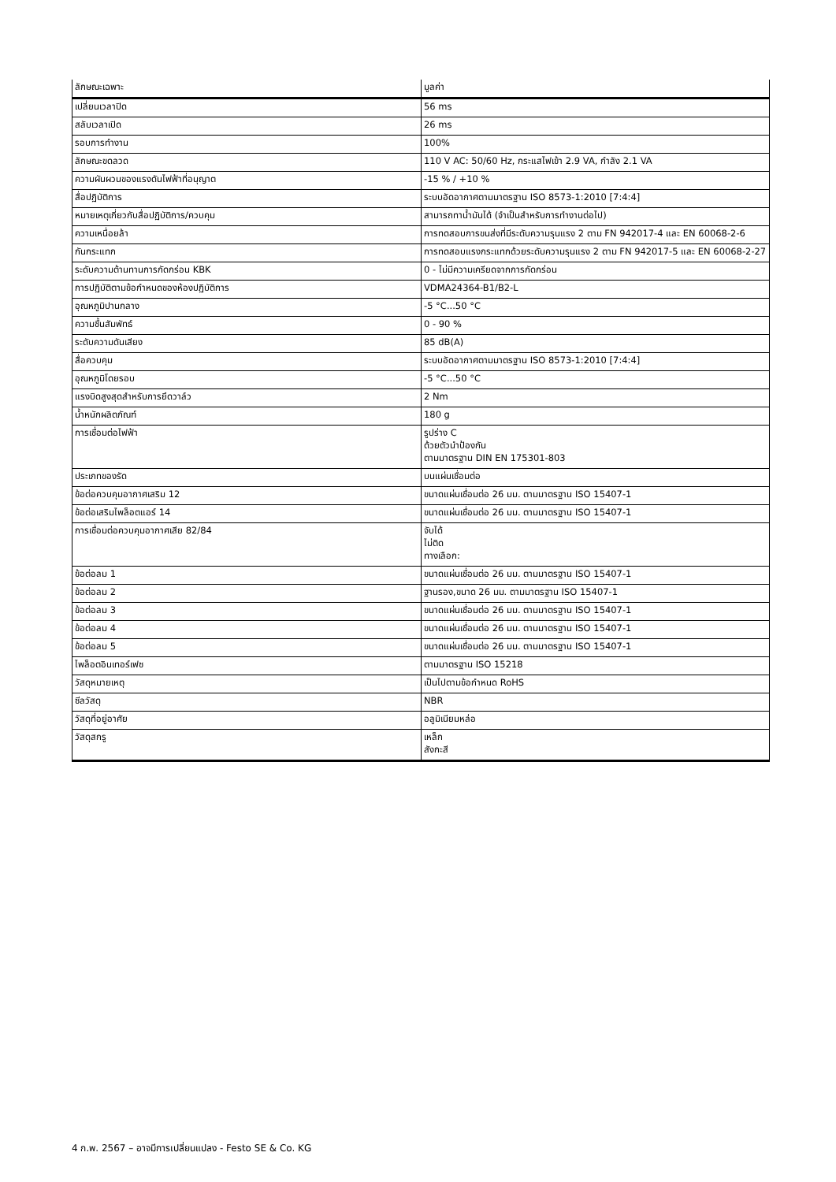| ลักษณะเฉพาะ | มูลค่า |
| --- | --- |
| เปลี่ยนเวลาปิด | 56 ms |
| สลับเวลาเปิด | 26 ms |
| รอบการทำงาน | 100% |
| ลักษณะขดลวด | 110 V AC: 50/60 Hz, กระแสไฟเข้า 2.9 VA, กำลัง 2.1 VA |
| ความผันผวนของแรงดันไฟฟ้าที่อนุญาต | -15 % / +10 % |
| สื่อปฏิบัติการ | ระบบอัดอากาศตามมาตรฐาน ISO 8573-1:2010 [7:4:4] |
| หมายเหตุเกี่ยวกับสื่อปฏิบัติการ/ควบคุม | สามารถทาน้ำมันได้ (จำเป็นสำหรับการทำงานต่อไป) |
| ความเหนื่อยล้า | การทดสอบการขนส่งที่มีระดับความรุนแรง 2 ตาม FN 942017-4 และ EN 60068-2-6 |
| กันกระแทก | การทดสอบแรงกระแทกด้วยระดับความรุนแรง 2 ตาม FN 942017-5 และ EN 60068-2-27 |
| ระดับความต้านทานการกัดกร่อน KBK | 0 - ไม่มีความเครียดจากการกัดกร่อน |
| การปฏิบัติตามข้อกำหนดของห้องปฏิบัติการ | VDMA24364-B1/B2-L |
| อุณหภูมิปานกลาง | -5 °C...50 °C |
| ความชื้นสัมพัทธ์ | 0 - 90 % |
| ระดับความดันเสียง | 85 dB(A) |
| สื่อควบคุม | ระบบอัดอากาศตามมาตรฐาน ISO 8573-1:2010 [7:4:4] |
| อุณหภูมิโดยรอบ | -5 °C...50 °C |
| แรงบิดสูงสุดสำหรับการยึดวาล์ว | 2 Nm |
| น้ำหนักผลิตภัณฑ์ | 180 g |
| การเชื่อมต่อไฟฟ้า | รูปร่าง C ด้วยตัวนำป้องกัน ตามมาตรฐาน DIN EN 175301-803 |
| ประเภทของรัด | บนแผ่นเชื่อมต่อ |
| ข้อต่อควบคุมอากาศเสริม 12 | ขนาดแผ่นเชื่อมต่อ 26 มม. ตามมาตรฐาน ISO 15407-1 |
| ข้อต่อเสริมไพล็อตแอร์ 14 | ขนาดแผ่นเชื่อมต่อ 26 มม. ตามมาตรฐาน ISO 15407-1 |
| การเชื่อมต่อควบคุมอากาศเสีย 82/84 | จับได้ ไม่ติด ทางเลือก: |
| ข้อต่อลม 1 | ขนาดแผ่นเชื่อมต่อ 26 มม. ตามมาตรฐาน ISO 15407-1 |
| ข้อต่อลม 2 | ฐานรอง,ขนาด 26 มม. ตามมาตรฐาน ISO 15407-1 |
| ข้อต่อลม 3 | ขนาดแผ่นเชื่อมต่อ 26 มม. ตามมาตรฐาน ISO 15407-1 |
| ข้อต่อลม 4 | ขนาดแผ่นเชื่อมต่อ 26 มม. ตามมาตรฐาน ISO 15407-1 |
| ข้อต่อลม 5 | ขนาดแผ่นเชื่อมต่อ 26 มม. ตามมาตรฐาน ISO 15407-1 |
| ไพล็อตอินเทอร์เฟซ | ตามมาตรฐาน ISO 15218 |
| วัสดุหมายเหตุ | เป็นไปตามข้อกำหนด RoHS |
| ซีลวัสดุ | NBR |
| วัสดุที่อยู่อาศัย | อลูมิเนียมหล่อ |
| วัสดุสกรู | เหล็ก สังกะสี |
4 ก.พ. 2567 – อาจมีการเปลี่ยนแปลง - Festo SE & Co. KG